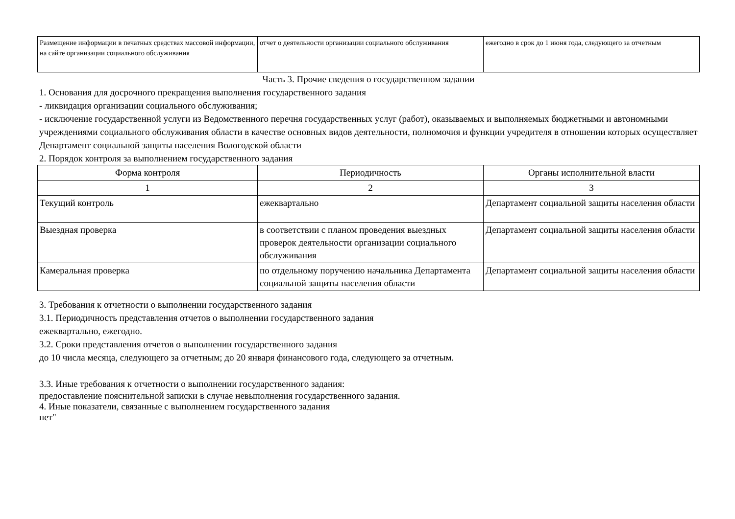| Размещение информации в печатных средствах массовой информации, на сайте организации социального обслуживания | отчет о деятельности организации социального обслуживания | ежегодно в срок до 1 июня года, следующего за отчетным |
Часть 3. Прочие сведения о государственном задании
1. Основания для досрочного прекращения выполнения государственного задания
- ликвидация организации социального обслуживания;
- исключение государственной услуги из Ведомственного перечня государственных услуг (работ), оказываемых и выполняемых бюджетными и автономными учреждениями социального обслуживания области в качестве основных видов деятельности, полномочия и функции учредителя в отношении которых осуществляет Департамент социальной защиты населения Вологодской области
2. Порядок контроля за выполнением государственного задания
| Форма контроля | Периодичность | Органы исполнительной власти |
| 1 | 2 | 3 |
| Текущий контроль | ежеквартально | Департамент социальной защиты населения области |
| Выездная проверка | в соответствии с планом проведения выездных проверок деятельности организации социального обслуживания | Департамент социальной защиты населения области |
| Камеральная проверка | по отдельному поручению начальника Департамента социальной защиты населения области | Департамент социальной защиты населения области |
3. Требования к отчетности о выполнении государственного задания
3.1. Периодичность представления отчетов о выполнении государственного задания
ежеквартально, ежегодно.
3.2. Сроки представления отчетов о выполнении государственного задания
до 10 числа месяца, следующего за отчетным; до 20 января финансового года, следующего за отчетным.
3.3. Иные требования к отчетности о выполнении государственного задания:
предоставление пояснительной записки в случае невыполнения государственного задания.
4. Иные показатели, связанные с выполнением государственного задания
нет"